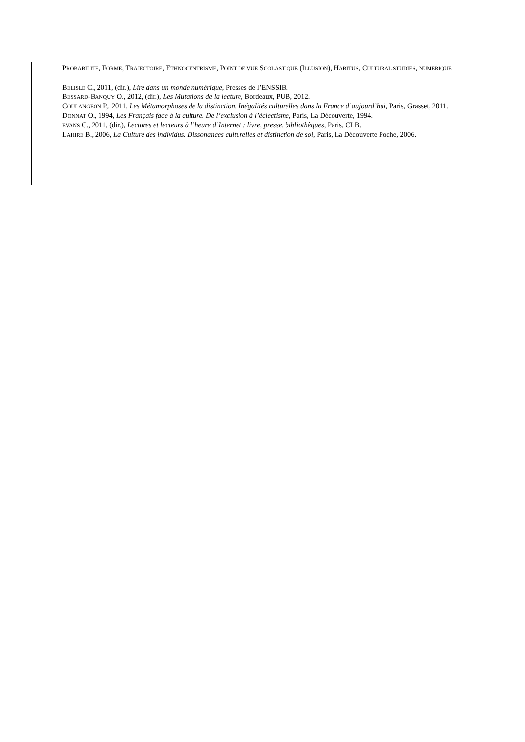PROBABILITE, FORME, TRAJECTOIRE, ETHNOCENTRISME, POINT DE VUE SCOLASTIQUE (ILLUSION), HABITUS, CULTURAL STUDIES, NUMERIQUE
BELISLE C., 2011, (dir.), Lire dans un monde numérique, Presses de l’ENSSIB.
BESSARD-BANQUY O., 2012, (dir.), Les Mutations de la lecture, Bordeaux, PUB, 2012.
COULANGEON P,. 2011, Les Métamorphoses de la distinction. Inégalités culturelles dans la France d’aujourd’hui, Paris, Grasset, 2011.
DONNAT O., 1994, Les Français face à la culture. De l’exclusion à l’éclectisme, Paris, La Découverte, 1994.
EVANS C., 2011, (dir.), Lectures et lecteurs à l’heure d’Internet : livre, presse, bibliothèques, Paris, CLB.
LAHIRE B., 2006, La Culture des individus. Dissonances culturelles et distinction de soi, Paris, La Découverte Poche, 2006.